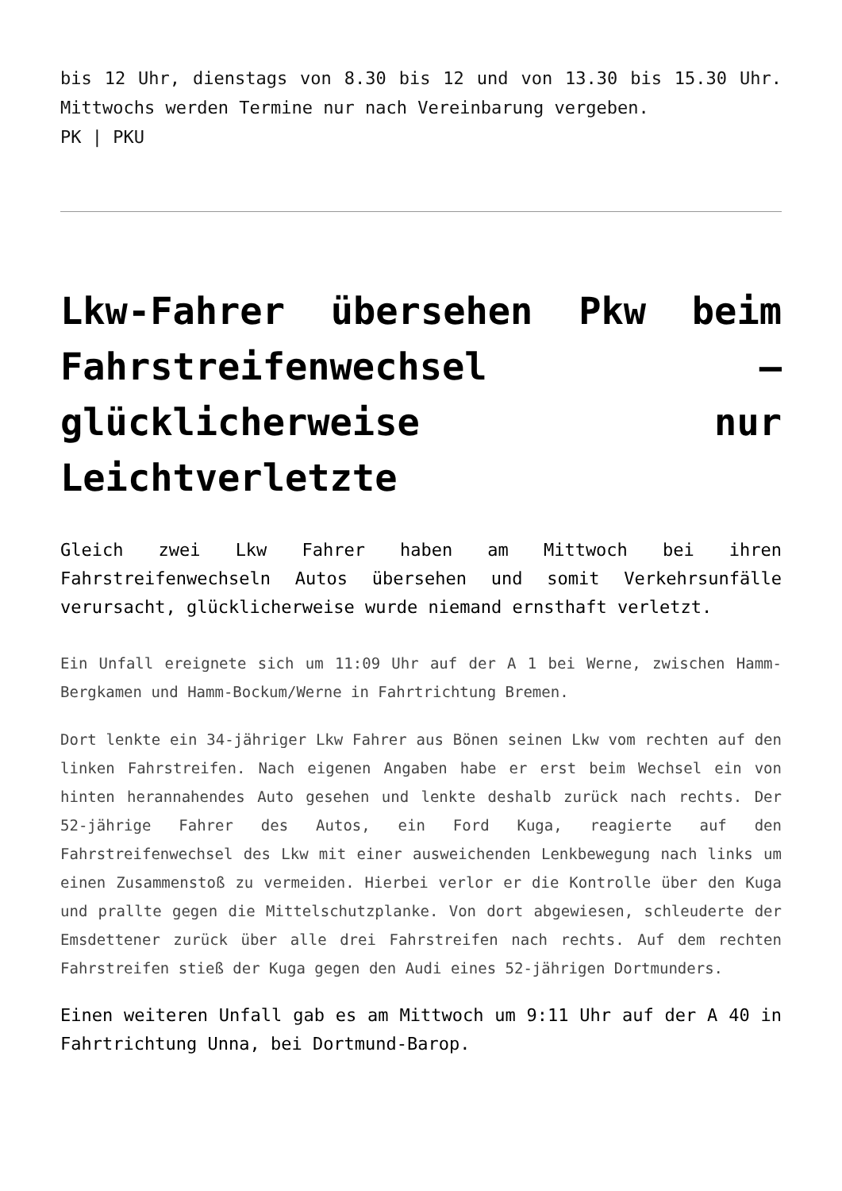bis 12 Uhr, dienstags von 8.30 bis 12 und von 13.30 bis 15.30 Uhr. Mittwochs werden Termine nur nach Vereinbarung vergeben.
PK | PKU
Lkw-Fahrer übersehen Pkw beim Fahrstreifenwechsel – glücklicherweise nur Leichtverletzte
Gleich zwei Lkw Fahrer haben am Mittwoch bei ihren Fahrstreifenwechseln Autos übersehen und somit Verkehrsunfälle verursacht, glücklicherweise wurde niemand ernsthaft verletzt.
Ein Unfall ereignete sich um 11:09 Uhr auf der A 1 bei Werne, zwischen Hamm-Bergkamen und Hamm-Bockum/Werne in Fahrtrichtung Bremen.
Dort lenkte ein 34-jähriger Lkw Fahrer aus Bönen seinen Lkw vom rechten auf den linken Fahrstreifen. Nach eigenen Angaben habe er erst beim Wechsel ein von hinten herannahendes Auto gesehen und lenkte deshalb zurück nach rechts. Der 52-jährige Fahrer des Autos, ein Ford Kuga, reagierte auf den Fahrstreifenwechsel des Lkw mit einer ausweichenden Lenkbewegung nach links um einen Zusammenstoß zu vermeiden. Hierbei verlor er die Kontrolle über den Kuga und prallte gegen die Mittelschutzplanke. Von dort abgewiesen, schleuderte der Emsdettener zurück über alle drei Fahrstreifen nach rechts. Auf dem rechten Fahrstreifen stieß der Kuga gegen den Audi eines 52-jährigen Dortmunders.
Einen weiteren Unfall gab es am Mittwoch um 9:11 Uhr auf der A 40 in Fahrtrichtung Unna, bei Dortmund-Barop.